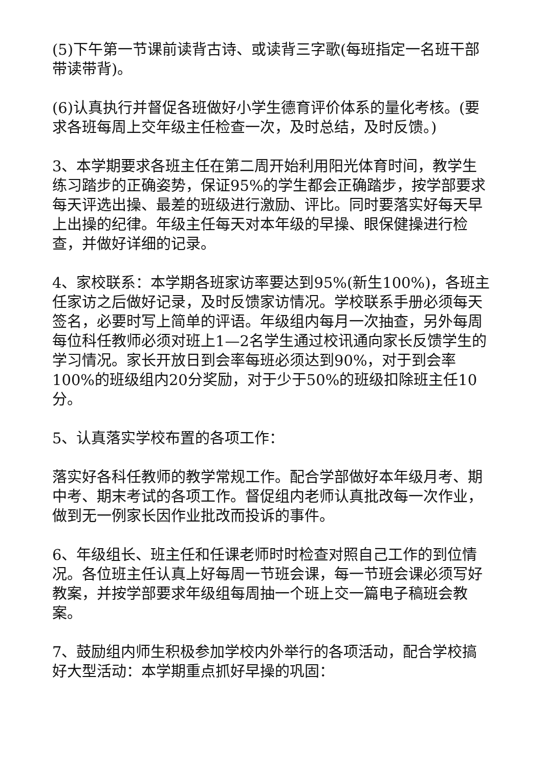(5)下午第一节课前读背古诗、或读背三字歌(每班指定一名班干部带读带背)。
(6)认真执行并督促各班做好小学生德育评价体系的量化考核。(要求各班每周上交年级主任检查一次，及时总结，及时反馈。)
3、本学期要求各班主任在第二周开始利用阳光体育时间，教学生练习踏步的正确姿势，保证95%的学生都会正确踏步，按学部要求每天评选出操、最差的班级进行激励、评比。同时要落实好每天早上出操的纪律。年级主任每天对本年级的早操、眼保健操进行检查，并做好详细的记录。
4、家校联系：本学期各班家访率要达到95%(新生100%)，各班主任家访之后做好记录，及时反馈家访情况。学校联系手册必须每天签名，必要时写上简单的评语。年级组内每月一次抽查，另外每周每位科任教师必须对班上1—2名学生通过校讯通向家长反馈学生的学习情况。家长开放日到会率每班必须达到90%，对于到会率100%的班级组内20分奖励，对于少于50%的班级扣除班主任10分。
5、认真落实学校布置的各项工作：
落实好各科任教师的教学常规工作。配合学部做好本年级月考、期中考、期末考试的各项工作。督促组内老师认真批改每一次作业，做到无一例家长因作业批改而投诉的事件。
6、年级组长、班主任和任课老师时时检查对照自己工作的到位情况。各位班主任认真上好每周一节班会课，每一节班会课必须写好教案，并按学部要求年级组每周抽一个班上交一篇电子稿班会教案。
7、鼓励组内师生积极参加学校内外举行的各项活动，配合学校搞好大型活动：本学期重点抓好早操的巩固：